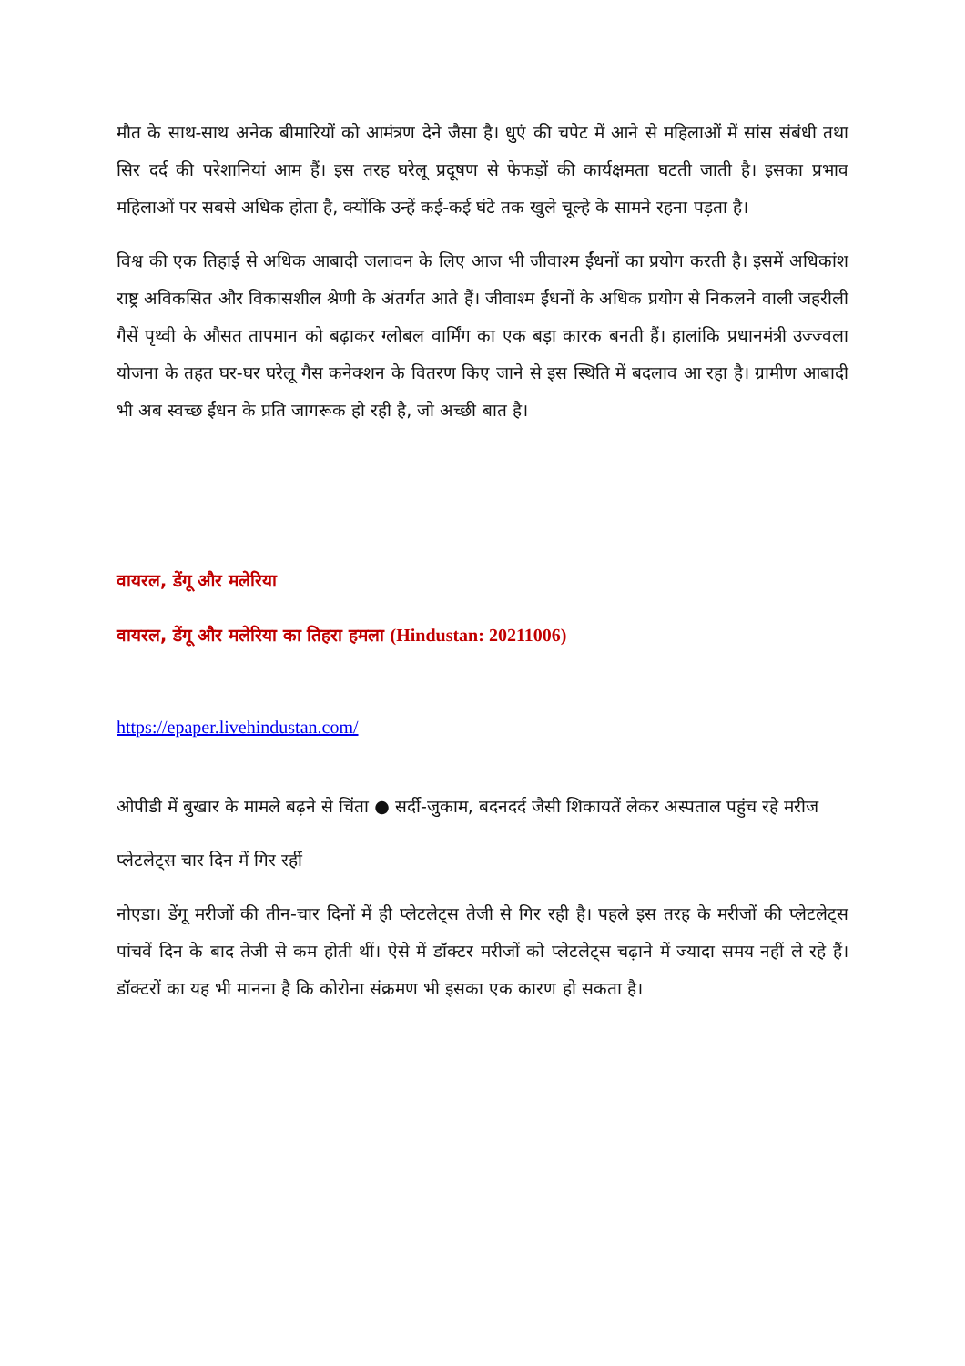मौत के साथ-साथ अनेक बीमारियों को आमंत्रण देने जैसा है। धुएं की चपेट में आने से महिलाओं में सांस संबंधी तथा सिर दर्द की परेशानियां आम हैं। इस तरह घरेलू प्रदूषण से फेफड़ों की कार्यक्षमता घटती जाती है। इसका प्रभाव महिलाओं पर सबसे अधिक होता है, क्योंकि उन्हें कई-कई घंटे तक खुले चूल्हे के सामने रहना पड़ता है।
विश्व की एक तिहाई से अधिक आबादी जलावन के लिए आज भी जीवाश्म ईंधनों का प्रयोग करती है। इसमें अधिकांश राष्ट्र अविकसित और विकासशील श्रेणी के अंतर्गत आते हैं। जीवाश्म ईंधनों के अधिक प्रयोग से निकलने वाली जहरीली गैसें पृथ्वी के औसत तापमान को बढ़ाकर ग्लोबल वार्मिंग का एक बड़ा कारक बनती हैं। हालांकि प्रधानमंत्री उज्ज्वला योजना के तहत घर-घर घरेलू गैस कनेक्शन के वितरण किए जाने से इस स्थिति में बदलाव आ रहा है। ग्रामीण आबादी भी अब स्वच्छ ईंधन के प्रति जागरूक हो रही है, जो अच्छी बात है।
वायरल, डेंगू और मलेरिया
वायरल, डेंगू और मलेरिया का तिहरा हमला (Hindustan: 20211006)
https://epaper.livehindustan.com/
ओपीडी में बुखार के मामले बढ़ने से चिंता ● सर्दी-जुकाम, बदनदर्द जैसी शिकायतें लेकर अस्पताल पहुंच रहे मरीज
प्लेटलेट्स चार दिन में गिर रहीं
नोएडा। डेंगू मरीजों की तीन-चार दिनों में ही प्लेटलेट्स तेजी से गिर रही है। पहले इस तरह के मरीजों की प्लेटलेट्स पांचवें दिन के बाद तेजी से कम होती थीं। ऐसे में डॉक्टर मरीजों को प्लेटलेट्स चढ़ाने में ज्यादा समय नहीं ले रहे हैं। डॉक्टरों का यह भी मानना है कि कोरोना संक्रमण भी इसका एक कारण हो सकता है।